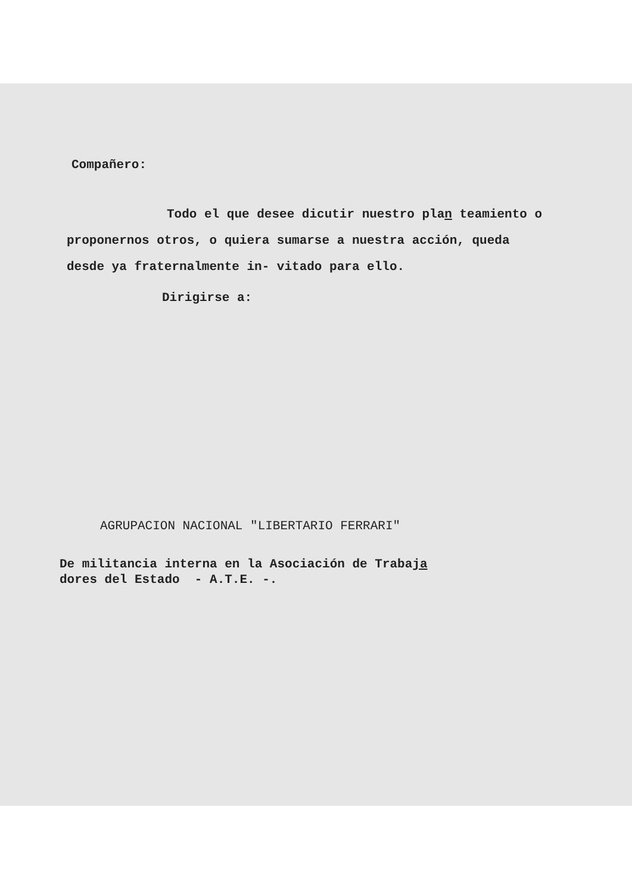Compañero:
Todo el que desee dicutir nuestro plan teamiento o proponernos otros, o quiera sumarse a nuestra acción, queda desde ya fraternalmente in- vitado para ello.
Dirigirse a:
AGRUPACION NACIONAL "LIBERTARIO FERRARI"
De militancia interna en la Asociación de Trabaja
dores del Estado - A.T.E. -.